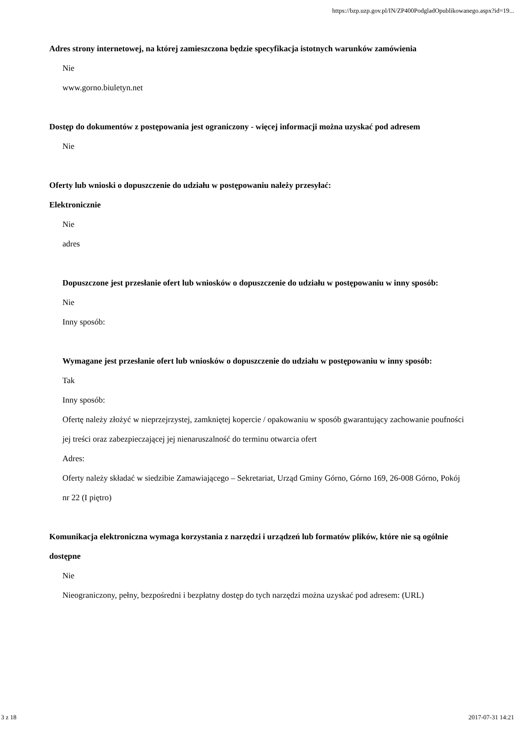https://bzp.uzp.gov.pl/IN/ZP400PodgladOpublikowanego.aspx?id=19...
Adres strony internetowej, na której zamieszczona będzie specyfikacja istotnych warunków zamówienia
Nie
www.gorno.biuletyn.net
Dostęp do dokumentów z postępowania jest ograniczony - więcej informacji można uzyskać pod adresem
Nie
Oferty lub wnioski o dopuszczenie do udziału w postępowaniu należy przesyłać:
Elektronicznie
Nie
adres
Dopuszczone jest przesłanie ofert lub wniosków o dopuszczenie do udziału w postępowaniu w inny sposób:
Nie
Inny sposób:
Wymagane jest przesłanie ofert lub wniosków o dopuszczenie do udziału w postępowaniu w inny sposób:
Tak
Inny sposób:
Ofertę należy złożyć w nieprzejrzystej, zamkniętej kopercie / opakowaniu w sposób gwarantujący zachowanie poufności jej treści oraz zabezpieczającej jej nienaruszalność do terminu otwarcia ofert
Adres:
Oferty należy składać w siedzibie Zamawiającego – Sekretariat, Urząd Gminy Górno, Górno 169, 26-008 Górno, Pokój nr 22 (I piętro)
Komunikacja elektroniczna wymaga korzystania z narzędzi i urządzeń lub formatów plików, które nie są ogólnie dostępne
Nie
Nieograniczony, pełny, bezpośredni i bezpłatny dostęp do tych narzędzi można uzyskać pod adresem: (URL)
3 z 18 2017-07-31 14:21